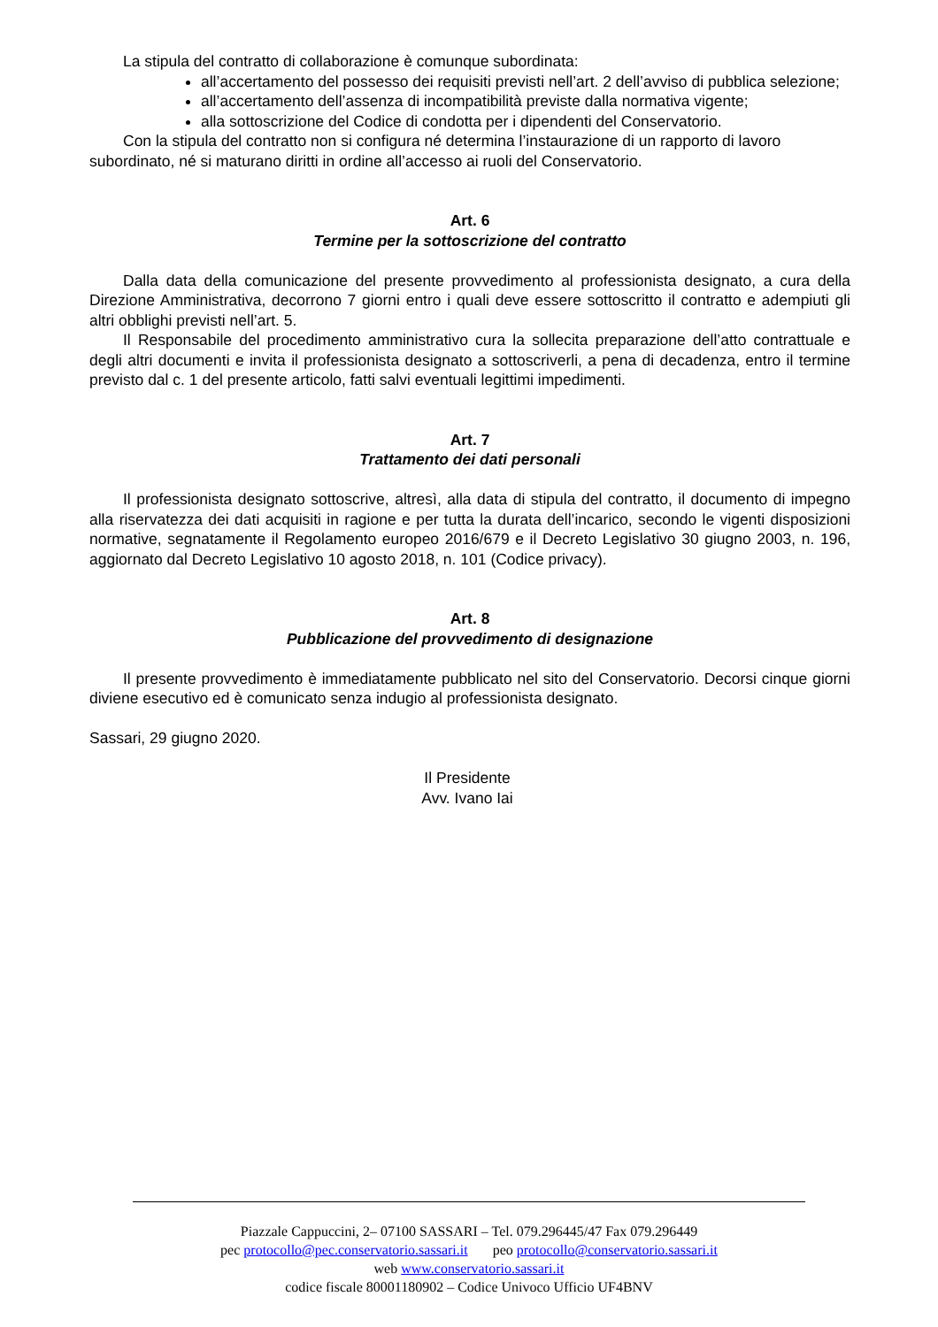La stipula del contratto di collaborazione è comunque subordinata:
all’accertamento del possesso dei requisiti previsti nell’art. 2 dell’avviso di pubblica selezione;
all’accertamento dell’assenza di incompatibilità previste dalla normativa vigente;
alla sottoscrizione del Codice di condotta per i dipendenti del Conservatorio.
Con la stipula del contratto non si configura né determina l’instaurazione di un rapporto di lavoro subordinato, né si maturano diritti in ordine all’accesso ai ruoli del Conservatorio.
Art. 6
Termine per la sottoscrizione del contratto
Dalla data della comunicazione del presente provvedimento al professionista designato, a cura della Direzione Amministrativa, decorrono 7 giorni entro i quali deve essere sottoscritto il contratto e adempiuti gli altri obblighi previsti nell’art. 5.
Il Responsabile del procedimento amministrativo cura la sollecita preparazione dell’atto contrattuale e degli altri documenti e invita il professionista designato a sottoscriverli, a pena di decadenza, entro il termine previsto dal c. 1 del presente articolo, fatti salvi eventuali legittimi impedimenti.
Art. 7
Trattamento dei dati personali
Il professionista designato sottoscrive, altresì, alla data di stipula del contratto, il documento di impegno alla riservatezza dei dati acquisiti in ragione e per tutta la durata dell’incarico, secondo le vigenti disposizioni normative, segnatamente il Regolamento europeo 2016/679 e il Decreto Legislativo 30 giugno 2003, n. 196, aggiornato dal Decreto Legislativo 10 agosto 2018, n. 101 (Codice privacy).
Art. 8
Pubblicazione del provvedimento di designazione
Il presente provvedimento è immediatamente pubblicato nel sito del Conservatorio. Decorsi cinque giorni diviene esecutivo ed è comunicato senza indugio al professionista designato.
Sassari, 29 giugno 2020.
Il Presidente
Avv. Ivano Iai
Piazzale Cappuccini, 2– 07100 SASSARI – Tel. 079.296445/47 Fax 079.296449
pec protocollo@pec.conservatorio.sassari.it peo protocollo@conservatorio.sassari.it
web www.conservatorio.sassari.it
codice fiscale 80001180902 – Codice Univoco Ufficio UF4BNV